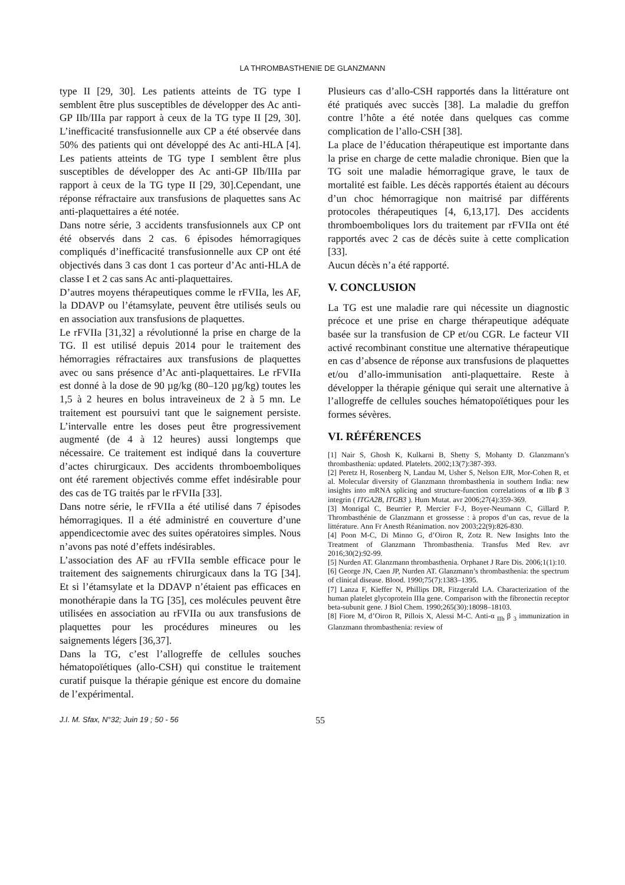LA THROMBASTHENIE DE GLANZMANN
type II [29, 30]. Les patients atteints de TG type I semblent être plus susceptibles de développer des Ac anti-GP IIb/IIIa par rapport à ceux de la TG type II [29, 30]. L’inefficacité transfusionnelle aux CP a été observée dans 50% des patients qui ont développé des Ac anti-HLA [4]. Les patients atteints de TG type I semblent être plus susceptibles de développer des Ac anti-GP IIb/IIIa par rapport à ceux de la TG type II [29, 30].Cependant, une réponse réfractaire aux transfusions de plaquettes sans Ac anti-plaquettaires a été notée.
Dans notre série, 3 accidents transfusionnels aux CP ont été observés dans 2 cas. 6 épisodes hémorragiques compliqués d’inefficacité transfusionnelle aux CP ont été objectivés dans 3 cas dont 1 cas porteur d’Ac anti-HLA de classe I et 2 cas sans Ac anti-plaquettaires.
D’autres moyens thérapeutiques comme le rFVIIa, les AF, la DDAVP ou l’étamsylate, peuvent être utilisés seuls ou en association aux transfusions de plaquettes.
Le rFVIIa [31,32] a révolutionné la prise en charge de la TG. Il est utilisé depuis 2014 pour le traitement des hémorragies réfractaires aux transfusions de plaquettes avec ou sans présence d’Ac anti-plaquettaires. Le rFVIIa est donné à la dose de 90 µg/kg (80–120 µg/kg) toutes les 1,5 à 2 heures en bolus intraveineux de 2 à 5 mn. Le traitement est poursuivi tant que le saignement persiste. L’intervalle entre les doses peut être progressivement augmenté (de 4 à 12 heures) aussi longtemps que nécessaire. Ce traitement est indiqué dans la couverture d’actes chirurgicaux. Des accidents thromboemboliques ont été rarement objectivés comme effet indésirable pour des cas de TG traités par le rFVIIa [33].
Dans notre série, le rFVIIa a été utilisé dans 7 épisodes hémorragiques. Il a été administré en couverture d’une appendicectomie avec des suites opératoires simples. Nous n’avons pas noté d’effets indésirables.
L’association des AF au rFVIIa semble efficace pour le traitement des saignements chirurgicaux dans la TG [34]. Et si l’étamsylate et la DDAVP n’étaient pas efficaces en monothérapie dans la TG [35], ces molécules peuvent être utilisées en association au rFVIIa ou aux transfusions de plaquettes pour les procédures mineures ou les saignements légers [36,37].
Dans la TG, c’est l’allogreffe de cellules souches hématopoïétiques (allo-CSH) qui constitue le traitement curatif puisque la thérapie génique est encore du domaine de l’expérimental.
Plusieurs cas d’allo-CSH rapportés dans la littérature ont été pratiqués avec succès [38]. La maladie du greffon contre l’hôte a été notée dans quelques cas comme complication de l’allo-CSH [38].
La place de l’éducation thérapeutique est importante dans la prise en charge de cette maladie chronique. Bien que la TG soit une maladie hémorragique grave, le taux de mortalité est faible. Les décès rapportés étaient au décours d’un choc hémorragique non maitrisé par différents protocoles thérapeutiques [4, 6,13,17]. Des accidents thromboemboliques lors du traitement par rFVIIa ont été rapportés avec 2 cas de décès suite à cette complication [33].
Aucun décès n’a été rapporté.
V. CONCLUSION
La TG est une maladie rare qui nécessite un diagnostic précoce et une prise en charge thérapeutique adéquate basée sur la transfusion de CP et/ou CGR. Le facteur VII activé recombinant constitue une alternative thérapeutique en cas d’absence de réponse aux transfusions de plaquettes et/ou d’allo-immunisation anti-plaquettaire. Reste à développer la thérapie génique qui serait une alternative à l’allogreffe de cellules souches hématopoïétiques pour les formes sévères.
VI. RÉFÉRENCES
[1] Nair S, Ghosh K, Kulkarni B, Shetty S, Mohanty D. Glanzmann’s thrombasthenia: updated. Platelets. 2002;13(7):387-393.
[2] Peretz H, Rosenberg N, Landau M, Usher S, Nelson EJR, Mor-Cohen R, et al. Molecular diversity of Glanzmann thrombasthenia in southern India: new insights into mRNA splicing and structure-function correlations of α IIb β 3 integrin ( ITGA2B, ITGB3 ). Hum Mutat. avr 2006;27(4):359-369.
[3] Monrigal C, Beurrier P, Mercier F-J, Boyer-Neumann C, Gillard P. Thrombasthénie de Glanzmann et grossesse : à propos d’un cas, revue de la littérature. Ann Fr Anesth Réanimation. nov 2003;22(9):826-830.
[4] Poon M-C, Di Minno G, d’Oiron R, Zotz R. New Insights Into the Treatment of Glanzmann Thrombasthenia. Transfus Med Rev. avr 2016;30(2):92-99.
[5] Nurden AT. Glanzmann thrombasthenia. Orphanet J Rare Dis. 2006;1(1):10.
[6] George JN, Caen JP, Nurden AT. Glanzmann’s thrombasthenia: the spectrum of clinical disease. Blood. 1990;75(7):1383–1395.
[7] Lanza F, Kieffer N, Phillips DR, Fitzgerald LA. Characterization of the human platelet glycoprotein IIIa gene. Comparison with the fibronectin receptor beta-subunit gene. J Biol Chem. 1990;265(30):18098–18103.
[8] Fiore M, d’Oiron R, Pillois X, Alessi M-C. Anti-α <sub>IIb</sub> β <sub>3</sub> immunization in Glanzmann thrombasthenia: review of
J.I. M. Sfax, N°32; Juin 19 ; 50 - 56 55